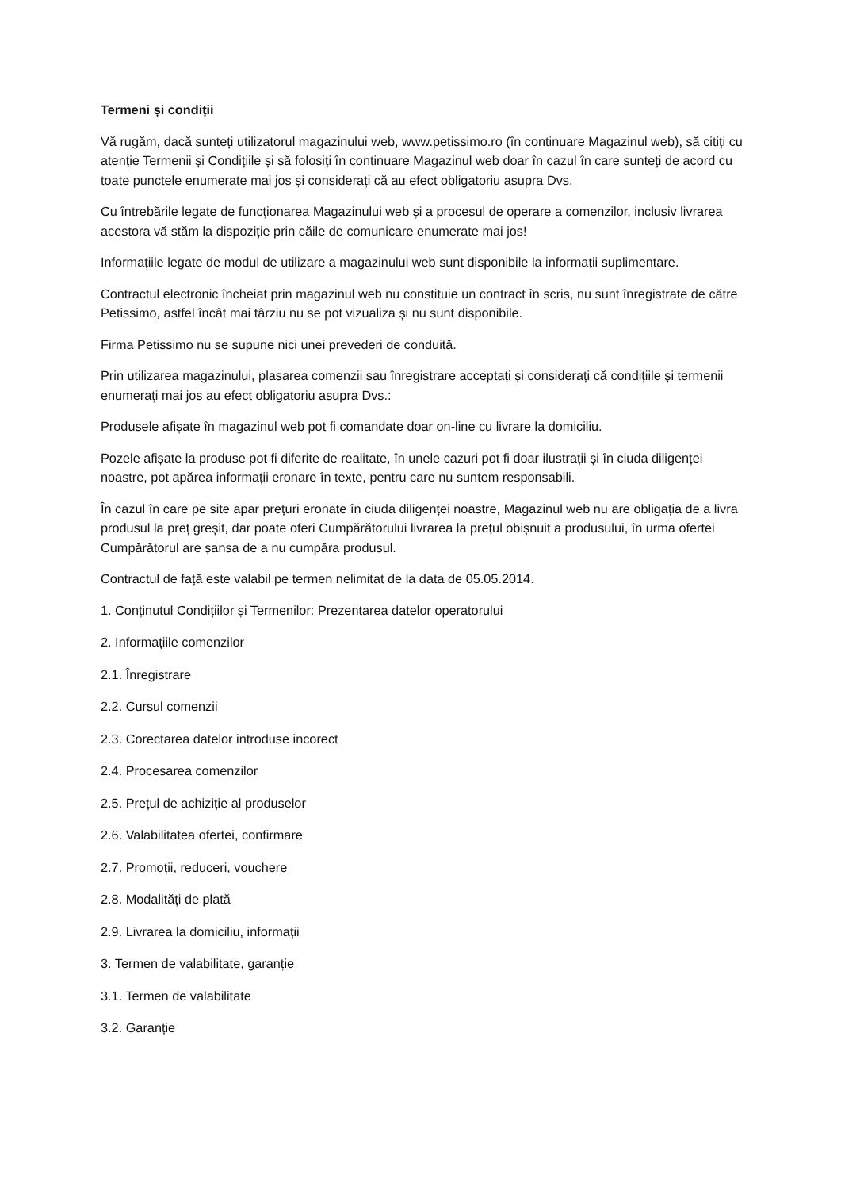Termeni și condiții
Vă rugăm, dacă sunteți utilizatorul magazinului web, www.petissimo.ro (în continuare Magazinul web), să citiți cu atenție Termenii și Condițiile și să folosiți în continuare Magazinul web doar în cazul în care sunteți de acord cu toate punctele enumerate mai jos și considerați că au efect obligatoriu asupra Dvs.
Cu întrebările legate de funcționarea Magazinului web și a procesul de operare a comenzilor, inclusiv livrarea acestora vă stăm la dispoziție prin căile de comunicare enumerate mai jos!
Informațiile legate de modul de utilizare a magazinului web sunt disponibile la informații suplimentare.
Contractul electronic încheiat prin magazinul web nu constituie un contract în scris, nu sunt înregistrate de către Petissimo, astfel încât mai târziu nu se pot vizualiza și nu sunt disponibile.
Firma Petissimo nu se supune nici unei prevederi de conduită.
Prin utilizarea magazinului, plasarea comenzii sau înregistrare acceptați și considerați că condițiile și termenii enumerați mai jos au efect obligatoriu asupra Dvs.:
Produsele afișate în magazinul web pot fi comandate doar on-line cu livrare la domiciliu.
Pozele afișate la produse pot fi diferite de realitate, în unele cazuri pot fi doar ilustrații și în ciuda diligenței noastre, pot apărea informații eronare în texte, pentru care nu suntem responsabili.
În cazul în care pe site apar prețuri eronate în ciuda diligenței noastre, Magazinul web nu are obligația de a livra produsul la preț greșit, dar poate oferi Cumpărătorului livrarea la prețul obișnuit a produsului, în urma ofertei Cumpărătorul are șansa de a nu cumpăra produsul.
Contractul de față este valabil pe termen nelimitat de la data de 05.05.2014.
1. Conținutul Condițiilor și Termenilor: Prezentarea datelor operatorului
2. Informațiile comenzilor
2.1. Înregistrare
2.2. Cursul comenzii
2.3. Corectarea datelor introduse incorect
2.4. Procesarea comenzilor
2.5. Prețul de achiziție al produselor
2.6. Valabilitatea ofertei, confirmare
2.7. Promoții, reduceri, vouchere
2.8. Modalități de plată
2.9. Livrarea la domiciliu, informații
3. Termen de valabilitate, garanție
3.1. Termen de valabilitate
3.2. Garanție